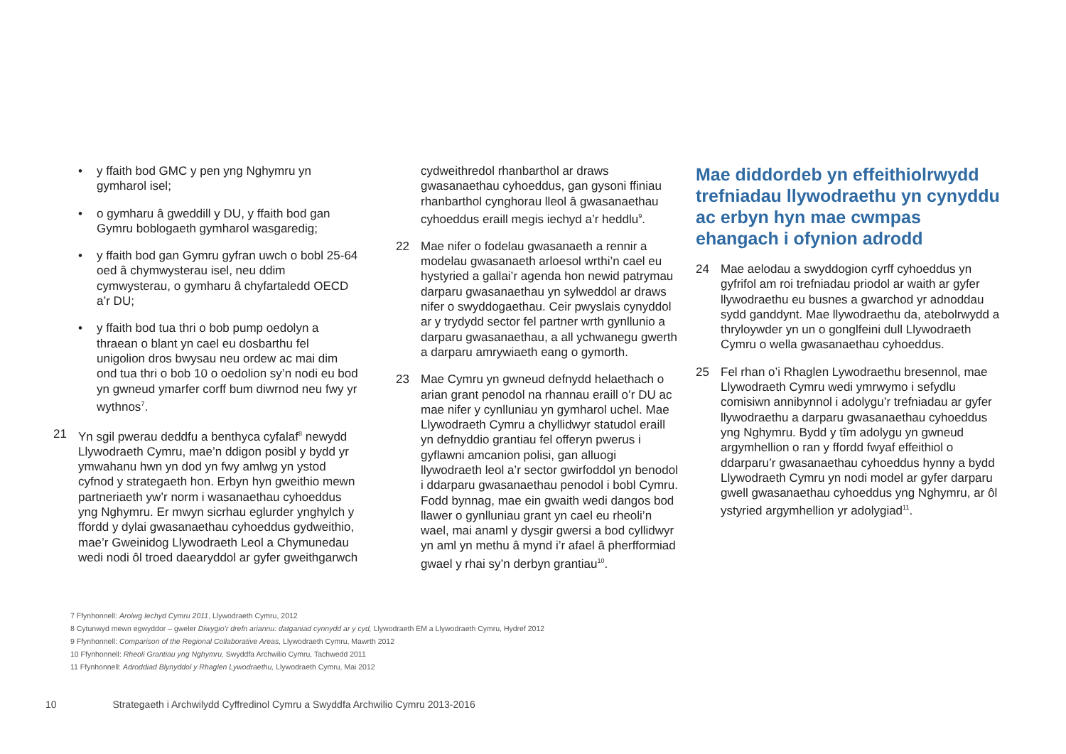• y ffaith bod GMC y pen yng Nghymru yn gymharol isel;
• o gymharu â gweddill y DU, y ffaith bod gan Gymru boblogaeth gymharol wasgaredig;
• y ffaith bod gan Gymru gyfran uwch o bobl 25-64 oed â chymwysterau isel, neu ddim cymwysterau, o gymharu â chyfartaledd OECD a’r DU;
• y ffaith bod tua thri o bob pump oedolyn a thraean o blant yn cael eu dosbarthu fel unigolion dros bwysau neu ordew ac mai dim ond tua thri o bob 10 o oedolion sy’n nodi eu bod yn gwneud ymarfer corff bum diwrnod neu fwy yr wythnos<sup>7</sup>.
21 Yn sgil pwerau deddfu a benthyca cyfalaf<sup>8</sup> newydd Llywodraeth Cymru, mae’n ddigon posibl y bydd yr ymwahanu hwn yn dod yn fwy amlwg yn ystod cyfnod y strategaeth hon. Erbyn hyn gweithio mewn partneriaeth yw’r norm i wasanaethau cyhoeddus yng Nghymru. Er mwyn sicrhau eglurder ynghylch y ffordd y dylai gwasanaethau cyhoeddus gydweithio, mae’r Gweinidog Llywodraeth Leol a Chymunedau wedi nodi ôl troed daearyddol ar gyfer gweithgarwch
cydweithredol rhanbarthol ar draws gwasanaethau cyhoeddus, gan gysoni ffiniau rhanbarthol cynghorau lleol â gwasanaethau cyhoeddus eraill megis iechyd a’r heddlu<sup>9</sup>.
22 Mae nifer o fodelau gwasanaeth a rennir a modelau gwasanaeth arloesol wrthi’n cael eu hystyried a gallai’r agenda hon newid patrymau darparu gwasanaethau yn sylweddol ar draws nifer o swyddogaethau. Ceir pwyslais cynyddol ar y trydydd sector fel partner wrth gynllunio a darparu gwasanaethau, a all ychwanegu gwerth a darparu amrywiaeth eang o gymorth.
23 Mae Cymru yn gwneud defnydd helaethach o arian grant penodol na rhannau eraill o’r DU ac mae nifer y cynlluniau yn gymharol uchel. Mae Llywodraeth Cymru a chyllidwyr statudol eraill yn defnyddio grantiau fel offeryn pwerus i gyflawni amcanion polisi, gan alluogi llywodraeth leol a’r sector gwirfoddol yn benodol i ddarparu gwasanaethau penodol i bobl Cymru. Fodd bynnag, mae ein gwaith wedi dangos bod llawer o gynlluniau grant yn cael eu rheoli’n wael, mai anaml y dysgir gwersi a bod cyllidwyr yn aml yn methu â mynd i’r afael â pherfformiad gwael y rhai sy’n derbyn grantiau<sup>10</sup>.
Mae diddordeb yn effeithiolrwydd trefniadau llywodraethu yn cynyddu ac erbyn hyn mae cwmpas ehangach i ofynion adrodd
24 Mae aelodau a swyddogion cyrff cyhoeddus yn gyfrifol am roi trefniadau priodol ar waith ar gyfer llywodraethu eu busnes a gwarchod yr adnoddau sydd ganddynt. Mae llywodraethu da, atebolrwydd a thryloywder yn un o gonglfeini dull Llywodraeth Cymru o wella gwasanaethau cyhoeddus.
25 Fel rhan o’i Rhaglen Lywodraethu bresennol, mae Llywodraeth Cymru wedi ymrwymo i sefydlu comisiwn annibynnol i adolygu’r trefniadau ar gyfer llywodraethu a darparu gwasanaethau cyhoeddus yng Nghymru. Bydd y tîm adolygu yn gwneud argymhellion o ran y ffordd fwyaf effeithiol o ddarparu’r gwasanaethau cyhoeddus hynny a bydd Llywodraeth Cymru yn nodi model ar gyfer darparu gwell gwasanaethau cyhoeddus yng Nghymru, ar ôl ystyried argymhellion yr adolygiad<sup>11</sup>.
7 Ffynhonnell: Arolwg Iechyd Cymru 2011, Llywodraeth Cymru, 2012
8 Cytunwyd mewn egwyddor – gweler Diwygio’r drefn ariannu: datganiad cynnydd ar y cyd, Llywodraeth EM a Llywodraeth Cymru, Hydref 2012
9 Ffynhonnell: Comparison of the Regional Collaborative Areas, Llywodraeth Cymru, Mawrth 2012
10 Ffynhonnell: Rheoli Grantiau yng Nghymru, Swyddfa Archwilio Cymru, Tachwedd 2011
11 Ffynhonnell: Adroddiad Blynyddol y Rhaglen Lywodraethu, Llywodraeth Cymru, Mai 2012
10 Strategaeth i Archwilydd Cyffredinol Cymru a Swyddfa Archwilio Cymru 2013-2016